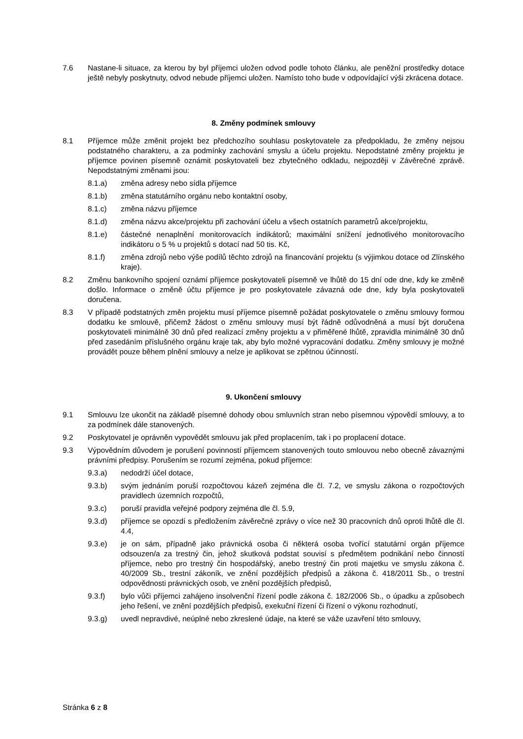7.6 Nastane-li situace, za kterou by byl příjemci uložen odvod podle tohoto článku, ale peněžní prostředky dotace ještě nebyly poskytnuty, odvod nebude příjemci uložen. Namísto toho bude v odpovídající výši zkrácena dotace.
8. Změny podmínek smlouvy
8.1 Příjemce může změnit projekt bez předchozího souhlasu poskytovatele za předpokladu, že změny nejsou podstatného charakteru, a za podmínky zachování smyslu a účelu projektu. Nepodstatné změny projektu je příjemce povinen písemně oznámit poskytovateli bez zbytečného odkladu, nejpozději v Závěrečné zprávě. Nepodstatnými změnami jsou:
8.1.a) změna adresy nebo sídla příjemce
8.1.b) změna statutárního orgánu nebo kontaktní osoby,
8.1.c) změna názvu příjemce
8.1.d) změna názvu akce/projektu při zachování účelu a všech ostatních parametrů akce/projektu,
8.1.e) částečné nenaplnění monitorovacích indikátorů; maximální snížení jednotlivého monitorovacího indikátoru o 5 % u projektů s dotací nad 50 tis. Kč,
8.1.f) změna zdrojů nebo výše podílů těchto zdrojů na financování projektu (s výjimkou dotace od Zlínského kraje).
8.2 Změnu bankovního spojení oznámí příjemce poskytovateli písemně ve lhůtě do 15 dní ode dne, kdy ke změně došlo. Informace o změně účtu příjemce je pro poskytovatele závazná ode dne, kdy byla poskytovateli doručena.
8.3 V případě podstatných změn projektu musí příjemce písemně požádat poskytovatele o změnu smlouvy formou dodatku ke smlouvě, přičemž žádost o změnu smlouvy musí být řádně odůvodněná a musí být doručena poskytovateli minimálně 30 dnů před realizací změny projektu a v přiměřené lhůtě, zpravidla minimálně 30 dnů před zasedáním příslušného orgánu kraje tak, aby bylo možné vypracování dodatku. Změny smlouvy je možné provádět pouze během plnění smlouvy a nelze je aplikovat se zpětnou účinností.
9. Ukončení smlouvy
9.1 Smlouvu lze ukončit na základě písemné dohody obou smluvních stran nebo písemnou výpovědí smlouvy, a to za podmínek dále stanovených.
9.2 Poskytovatel je oprávněn vypovědět smlouvu jak před proplacením, tak i po proplacení dotace.
9.3 Výpovědním důvodem je porušení povinností příjemcem stanovených touto smlouvou nebo obecně závaznými právními předpisy. Porušením se rozumí zejména, pokud příjemce:
9.3.a) nedodrží účel dotace,
9.3.b) svým jednáním poruší rozpočtovou kázeň zejména dle čl. 7.2, ve smyslu zákona o rozpočtových pravidlech územních rozpočtů,
9.3.c) poruší pravidla veřejné podpory zejména dle čl. 5.9,
9.3.d) příjemce se opozdí s předložením závěrečné zprávy o více než 30 pracovních dnů oproti lhůtě dle čl. 4.4,
9.3.e) je on sám, případně jako právnická osoba či některá osoba tvořící statutární orgán příjemce odsouzen/a za trestný čin, jehož skutková podstat souvisí s předmětem podnikání nebo činností příjemce, nebo pro trestný čin hospodářský, anebo trestný čin proti majetku ve smyslu zákona č. 40/2009 Sb., trestní zákoník, ve znění pozdějších předpisů a zákona č. 418/2011 Sb., o trestní odpovědnosti právnických osob, ve znění pozdějších předpisů,
9.3.f) bylo vůči příjemci zahájeno insolvenční řízení podle zákona č. 182/2006 Sb., o úpadku a způsobech jeho řešení, ve znění pozdějších předpisů, exekuční řízení či řízení o výkonu rozhodnutí,
9.3.g) uvedl nepravdivé, neúplné nebo zkreslené údaje, na které se váže uzavření této smlouvy,
Stránka 6 z 8